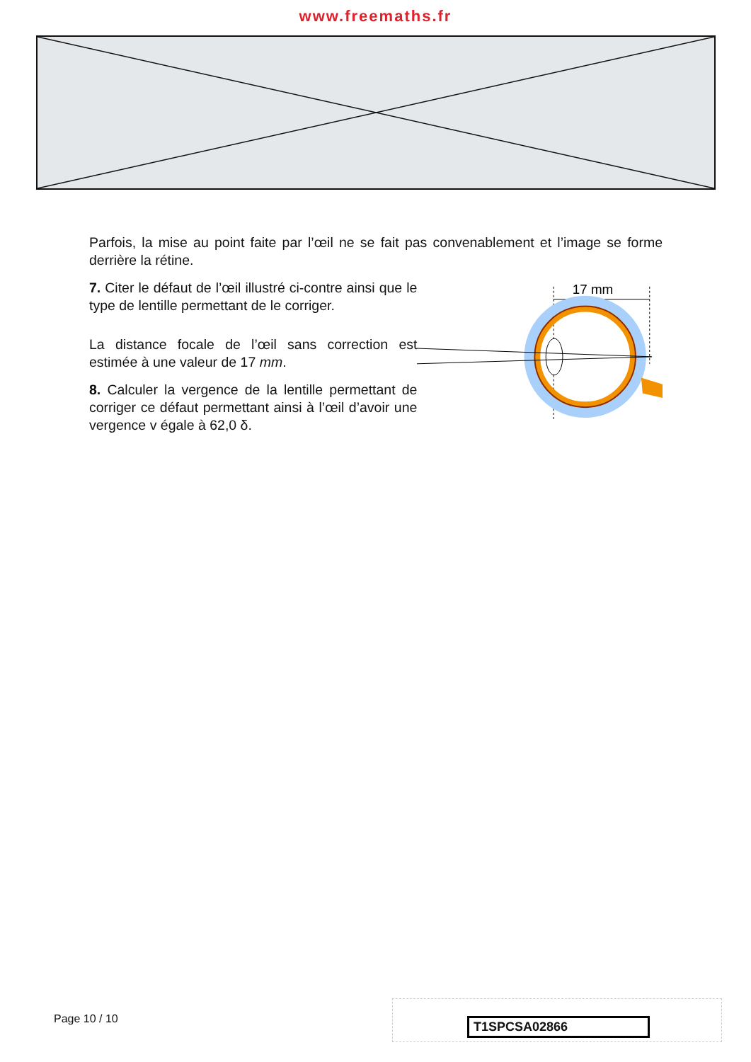www.freemaths.fr
Parfois, la mise au point faite par l’œil ne se fait pas convenablement et l’image se forme derrière la rétine.
7. Citer le défaut de l’œil illustré ci-contre ainsi que le type de lentille permettant de le corriger.
La distance focale de l’œil sans correction est estimée à une valeur de 17 mm.
8. Calculer la vergence de la lentille permettant de corriger ce défaut permettant ainsi à l’œil d’avoir une vergence v égale à 62,0 δ.
17 mm
Page 10 / 10
T1SPCSA02866